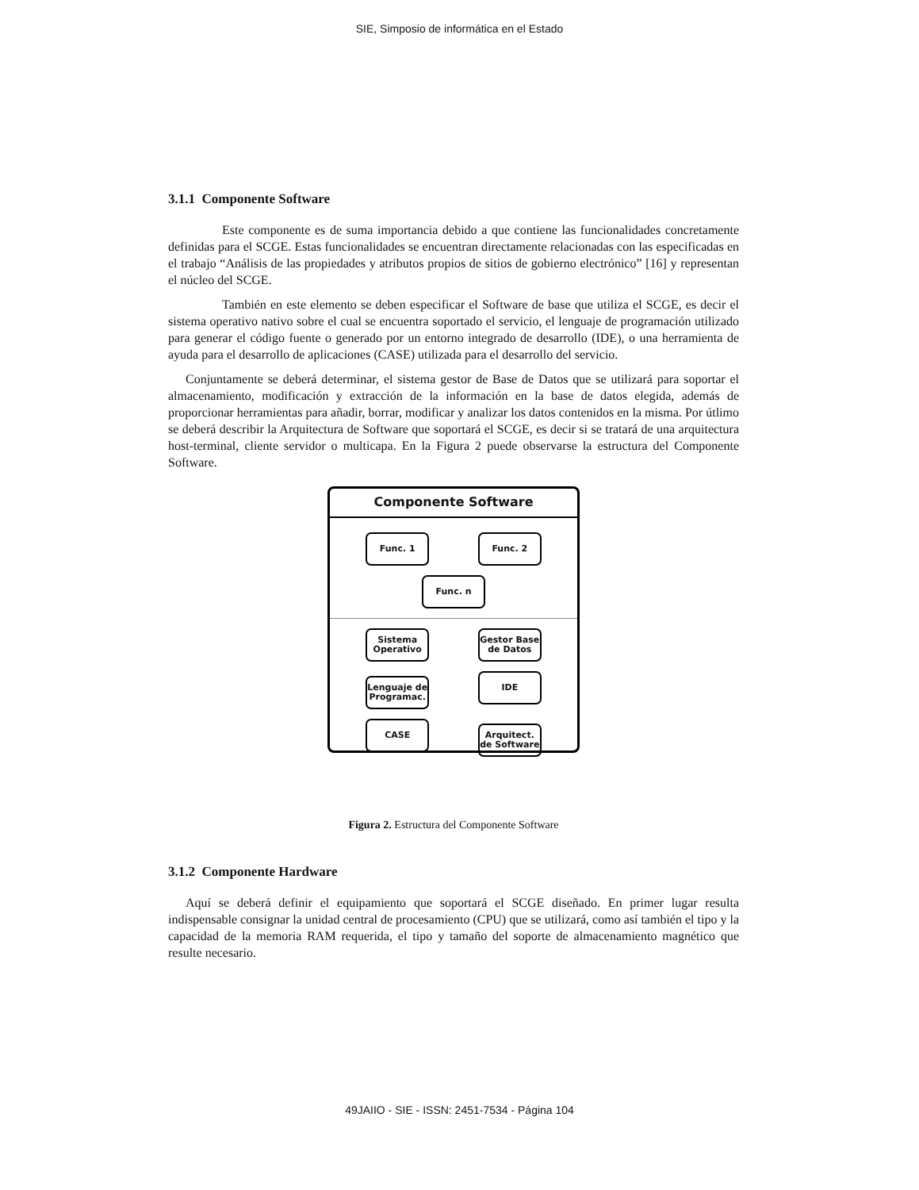SIE, Simposio de informática en el Estado
3.1.1 Componente Software
Este componente es de suma importancia debido a que contiene las funcionalidades concretamente definidas para el SCGE. Estas funcionalidades se encuentran directamente relacionadas con las especificadas en el trabajo “Análisis de las propiedades y atributos propios de sitios de gobierno electrónico” [16] y representan el núcleo del SCGE.
También en este elemento se deben especificar el Software de base que utiliza el SCGE, es decir el sistema operativo nativo sobre el cual se encuentra soportado el servicio, el lenguaje de programación utilizado para generar el código fuente o generado por un entorno integrado de desarrollo (IDE), o una herramienta de ayuda para el desarrollo de aplicaciones (CASE) utilizada para el desarrollo del servicio.
Conjuntamente se deberá determinar, el sistema gestor de Base de Datos que se utilizará para soportar el almacenamiento, modificación y extracción de la información en la base de datos elegida, además de proporcionar herramientas para añadir, borrar, modificar y analizar los datos contenidos en la misma. Por útlimo se deberá describir la Arquitectura de Software que soportará el SCGE, es decir si se tratará de una arquitectura host-terminal, cliente servidor o multicapa. En la Figura 2 puede observarse la estructura del Componente Software.
Componente Software
Func. 1 Func. 2
Func. n
Sistema Operativo Gestor Base de Datos
Lenguaje de Programac. IDE
CASE Arquitect. de Software
Figura 2. Estructura del Componente Software
3.1.2 Componente Hardware
Aquí se deberá definir el equipamiento que soportará el SCGE diseñado. En primer lugar resulta indispensable consignar la unidad central de procesamiento (CPU) que se utilizará, como así también el tipo y la capacidad de la memoria RAM requerida, el tipo y tamaño del soporte de almacenamiento magnético que resulte necesario.
49JAIIO - SIE - ISSN: 2451-7534 - Página 104